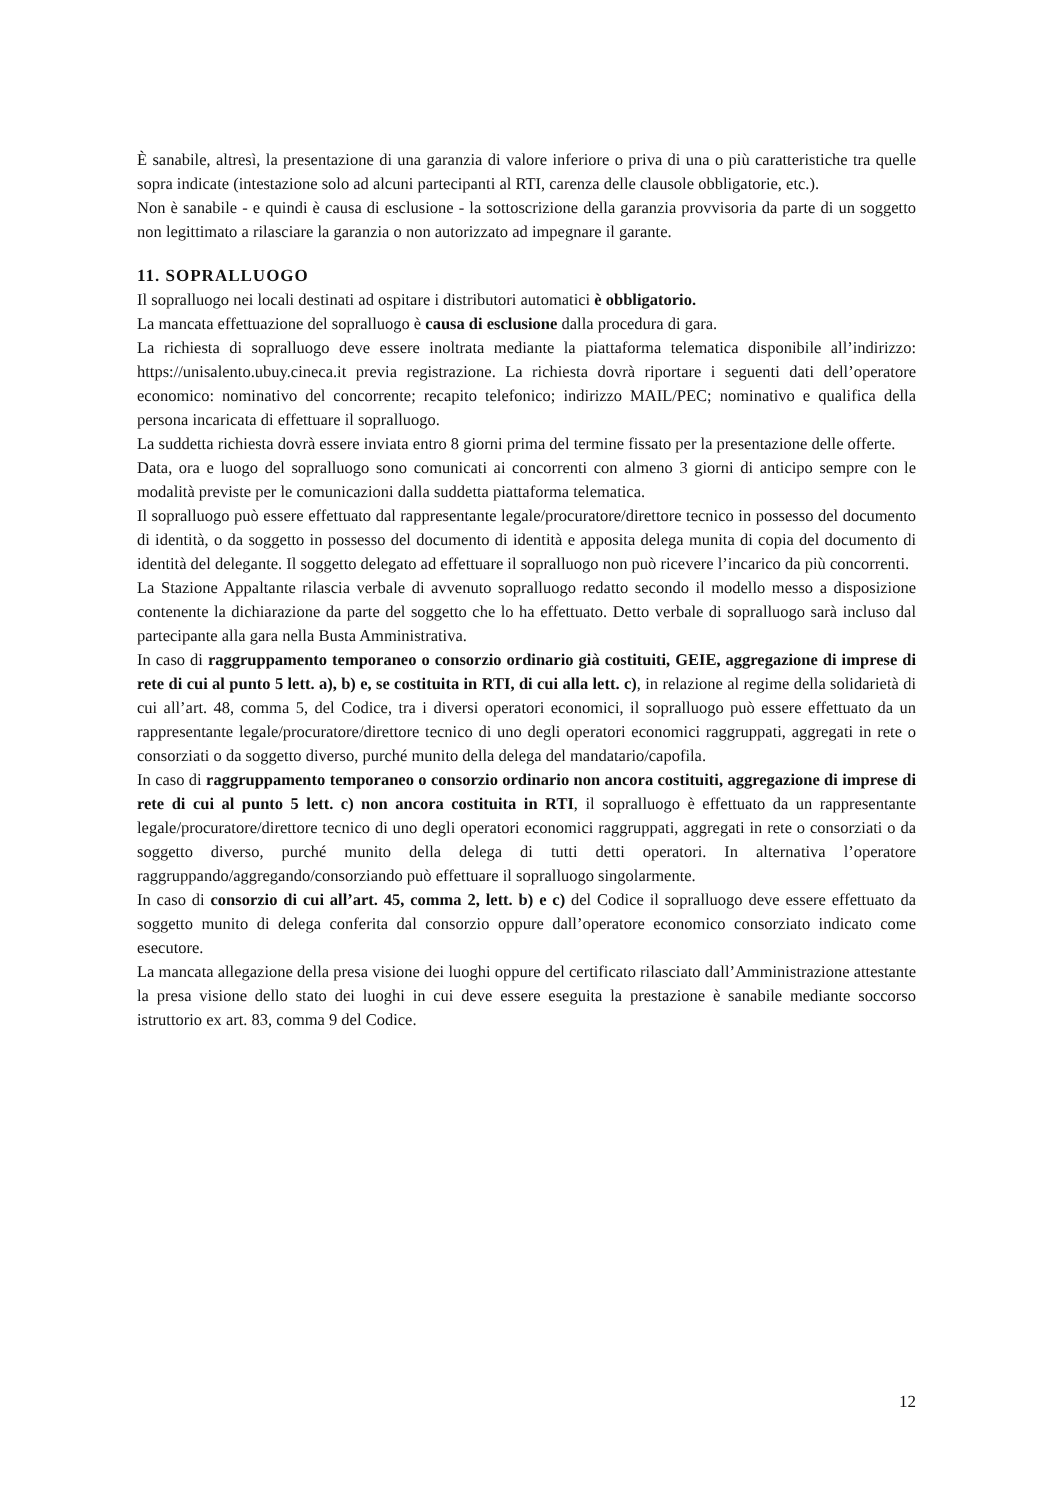È sanabile, altresì, la presentazione di una garanzia di valore inferiore o priva di una o più caratteristiche tra quelle sopra indicate (intestazione solo ad alcuni partecipanti al RTI, carenza delle clausole obbligatorie, etc.).
Non è sanabile - e quindi è causa di esclusione - la sottoscrizione della garanzia provvisoria da parte di un soggetto non legittimato a rilasciare la garanzia o non autorizzato ad impegnare il garante.
11. SOPRALLUOGO
Il sopralluogo nei locali destinati ad ospitare i distributori automatici è obbligatorio.
La mancata effettuazione del sopralluogo è causa di esclusione dalla procedura di gara.
La richiesta di sopralluogo deve essere inoltrata mediante la piattaforma telematica disponibile all’indirizzo: https://unisalento.ubuy.cineca.it previa registrazione. La richiesta dovrà riportare i seguenti dati dell’operatore economico: nominativo del concorrente; recapito telefonico; indirizzo MAIL/PEC; nominativo e qualifica della persona incaricata di effettuare il sopralluogo.
La suddetta richiesta dovrà essere inviata entro 8 giorni prima del termine fissato per la presentazione delle offerte.
Data, ora e luogo del sopralluogo sono comunicati ai concorrenti con almeno 3 giorni di anticipo sempre con le modalità previste per le comunicazioni dalla suddetta piattaforma telematica.
Il sopralluogo può essere effettuato dal rappresentante legale/procuratore/direttore tecnico in possesso del documento di identità, o da soggetto in possesso del documento di identità e apposita delega munita di copia del documento di identità del delegante. Il soggetto delegato ad effettuare il sopralluogo non può ricevere l’incarico da più concorrenti.
La Stazione Appaltante rilascia verbale di avvenuto sopralluogo redatto secondo il modello messo a disposizione contenente la dichiarazione da parte del soggetto che lo ha effettuato. Detto verbale di sopralluogo sarà incluso dal partecipante alla gara nella Busta Amministrativa.
In caso di raggruppamento temporaneo o consorzio ordinario già costituiti, GEIE, aggregazione di imprese di rete di cui al punto 5 lett. a), b) e, se costituita in RTI, di cui alla lett. c), in relazione al regime della solidarietà di cui all’art. 48, comma 5, del Codice, tra i diversi operatori economici, il sopralluogo può essere effettuato da un rappresentante legale/procuratore/direttore tecnico di uno degli operatori economici raggruppati, aggregati in rete o consorziati o da soggetto diverso, purché munito della delega del mandatario/capofila.
In caso di raggruppamento temporaneo o consorzio ordinario non ancora costituiti, aggregazione di imprese di rete di cui al punto 5 lett. c) non ancora costituita in RTI, il sopralluogo è effettuato da un rappresentante legale/procuratore/direttore tecnico di uno degli operatori economici raggruppati, aggregati in rete o consorziati o da soggetto diverso, purché munito della delega di tutti detti operatori. In alternativa l’operatore raggruppando/aggregando/consorziando può effettuare il sopralluogo singolarmente.
In caso di consorzio di cui all’art. 45, comma 2, lett. b) e c) del Codice il sopralluogo deve essere effettuato da soggetto munito di delega conferita dal consorzio oppure dall’operatore economico consorziato indicato come esecutore.
La mancata allegazione della presa visione dei luoghi oppure del certificato rilasciato dall’Amministrazione attestante la presa visione dello stato dei luoghi in cui deve essere eseguita la prestazione è sanabile mediante soccorso istruttorio ex art. 83, comma 9 del Codice.
12